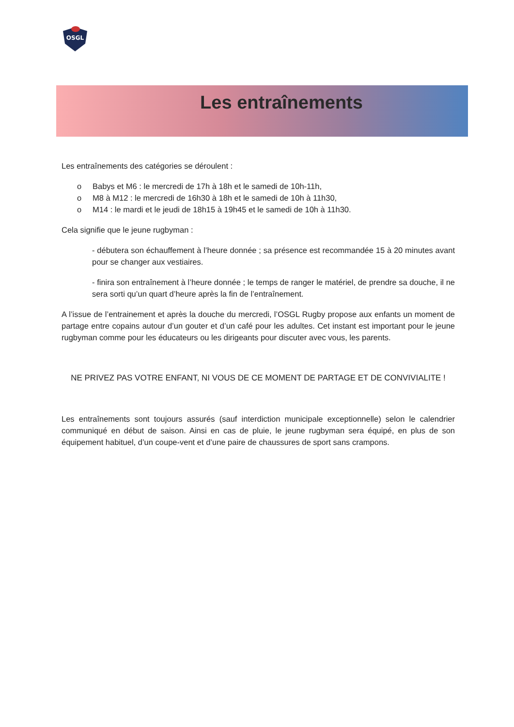OSGL
Les entraînements
Les entraînements des catégories se déroulent :
o Babys et M6 : le mercredi de 17h à 18h et le samedi de 10h-11h,
o M8 à M12 : le mercredi de 16h30 à 18h et le samedi de 10h à 11h30,
o M14 : le mardi et le jeudi de 18h15 à 19h45 et le samedi de 10h à 11h30.
Cela signifie que le jeune rugbyman :
- débutera son échauffement à l’heure donnée ; sa présence est recommandée 15 à 20 minutes avant pour se changer aux vestiaires.
- finira son entraînement à l’heure donnée ; le temps de ranger le matériel, de prendre sa douche, il ne sera sorti qu’un quart d’heure après la fin de l’entraînement.
A l’issue de l’entrainement et après la douche du mercredi, l’OSGL Rugby propose aux enfants un moment de partage entre copains autour d’un gouter et d’un café pour les adultes. Cet instant est important pour le jeune rugbyman comme pour les éducateurs ou les dirigeants pour discuter avec vous, les parents.
NE PRIVEZ PAS VOTRE ENFANT, NI VOUS DE CE MOMENT DE PARTAGE ET DE CONVIVIALITE !
Les entraînements sont toujours assurés (sauf interdiction municipale exceptionnelle) selon le calendrier communiqué en début de saison. Ainsi en cas de pluie, le jeune rugbyman sera équipé, en plus de son équipement habituel, d’un coupe-vent et d’une paire de chaussures de sport sans crampons.